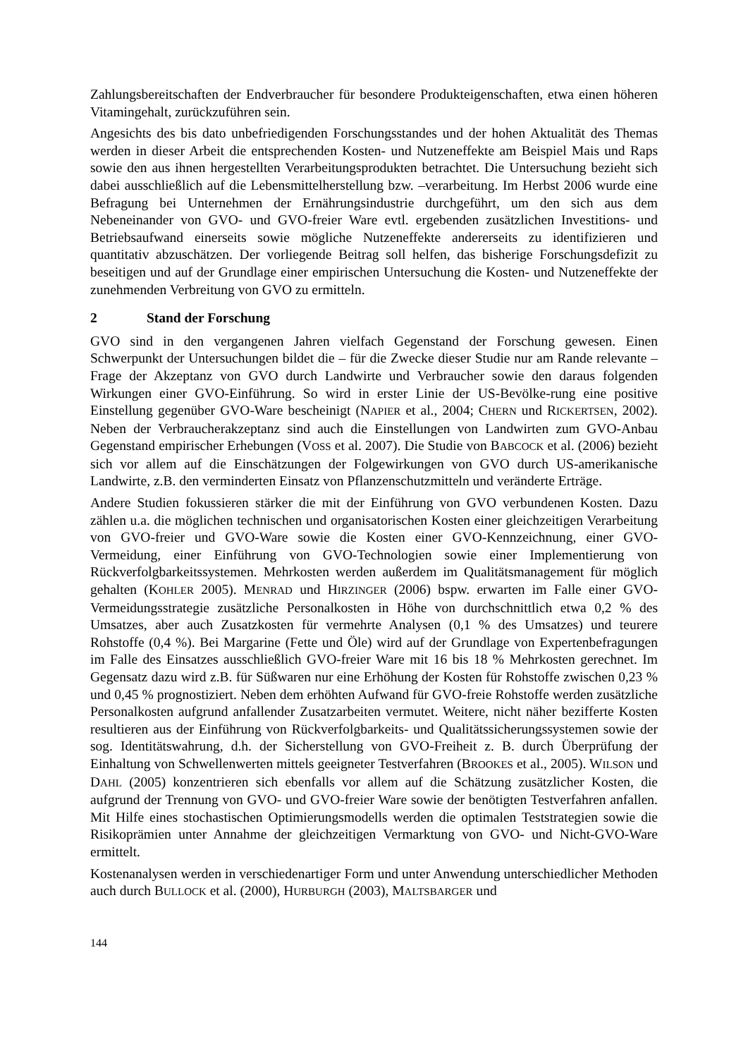Zahlungsbereitschaften der Endverbraucher für besondere Produkteigenschaften, etwa einen höheren Vitamingehalt, zurückzuführen sein.
Angesichts des bis dato unbefriedigenden Forschungsstandes und der hohen Aktualität des Themas werden in dieser Arbeit die entsprechenden Kosten- und Nutzeneffekte am Beispiel Mais und Raps sowie den aus ihnen hergestellten Verarbeitungsprodukten betrachtet. Die Untersuchung bezieht sich dabei ausschließlich auf die Lebensmittelherstellung bzw. –verarbeitung. Im Herbst 2006 wurde eine Befragung bei Unternehmen der Ernährungsindustrie durchgeführt, um den sich aus dem Nebeneinander von GVO- und GVO-freier Ware evtl. ergebenden zusätzlichen Investitions- und Betriebsaufwand einerseits sowie mögliche Nutzeneffekte andererseits zu identifizieren und quantitativ abzuschätzen. Der vorliegende Beitrag soll helfen, das bisherige Forschungsdefizit zu beseitigen und auf der Grundlage einer empirischen Untersuchung die Kosten- und Nutzeneffekte der zunehmenden Verbreitung von GVO zu ermitteln.
2 Stand der Forschung
GVO sind in den vergangenen Jahren vielfach Gegenstand der Forschung gewesen. Einen Schwerpunkt der Untersuchungen bildet die – für die Zwecke dieser Studie nur am Rande relevante – Frage der Akzeptanz von GVO durch Landwirte und Verbraucher sowie den daraus folgenden Wirkungen einer GVO-Einführung. So wird in erster Linie der US-Bevölke-rung eine positive Einstellung gegenüber GVO-Ware bescheinigt (NAPIER et al., 2004; CHERN und RICKERTSEN, 2002). Neben der Verbraucherakzeptanz sind auch die Einstellungen von Landwirten zum GVO-Anbau Gegenstand empirischer Erhebungen (VOSS et al. 2007). Die Studie von BABCOCK et al. (2006) bezieht sich vor allem auf die Einschätzungen der Folgewirkungen von GVO durch US-amerikanische Landwirte, z.B. den verminderten Einsatz von Pflanzenschutzmitteln und veränderte Erträge.
Andere Studien fokussieren stärker die mit der Einführung von GVO verbundenen Kosten. Dazu zählen u.a. die möglichen technischen und organisatorischen Kosten einer gleichzeitigen Verarbeitung von GVO-freier und GVO-Ware sowie die Kosten einer GVO-Kennzeichnung, einer GVO-Vermeidung, einer Einführung von GVO-Technologien sowie einer Implementierung von Rückverfolgbarkeitssystemen. Mehrkosten werden außerdem im Qualitätsmanagement für möglich gehalten (KOHLER 2005). MENRAD und HIRZINGER (2006) bspw. erwarten im Falle einer GVO-Vermeidungsstrategie zusätzliche Personalkosten in Höhe von durchschnittlich etwa 0,2 % des Umsatzes, aber auch Zusatzkosten für vermehrte Analysen (0,1 % des Umsatzes) und teurere Rohstoffe (0,4 %). Bei Margarine (Fette und Öle) wird auf der Grundlage von Expertenbefragungen im Falle des Einsatzes ausschließlich GVO-freier Ware mit 16 bis 18 % Mehrkosten gerechnet. Im Gegensatz dazu wird z.B. für Süßwaren nur eine Erhöhung der Kosten für Rohstoffe zwischen 0,23 % und 0,45 % prognostiziert. Neben dem erhöhten Aufwand für GVO-freie Rohstoffe werden zusätzliche Personalkosten aufgrund anfallender Zusatzarbeiten vermutet. Weitere, nicht näher bezifferte Kosten resultieren aus der Einführung von Rückverfolgbarkeits- und Qualitätssicherungssystemen sowie der sog. Identitätswahrung, d.h. der Sicherstellung von GVO-Freiheit z. B. durch Überprüfung der Einhaltung von Schwellenwerten mittels geeigneter Testverfahren (BROOKES et al., 2005). WILSON und DAHL (2005) konzentrieren sich ebenfalls vor allem auf die Schätzung zusätzlicher Kosten, die aufgrund der Trennung von GVO- und GVO-freier Ware sowie der benötigten Testverfahren anfallen. Mit Hilfe eines stochastischen Optimierungsmodells werden die optimalen Teststrategien sowie die Risikoprämien unter Annahme der gleichzeitigen Vermarktung von GVO- und Nicht-GVO-Ware ermittelt.
Kostenanalysen werden in verschiedenartiger Form und unter Anwendung unterschiedlicher Methoden auch durch BULLOCK et al. (2000), HURBURGH (2003), MALTSBARGER und
144